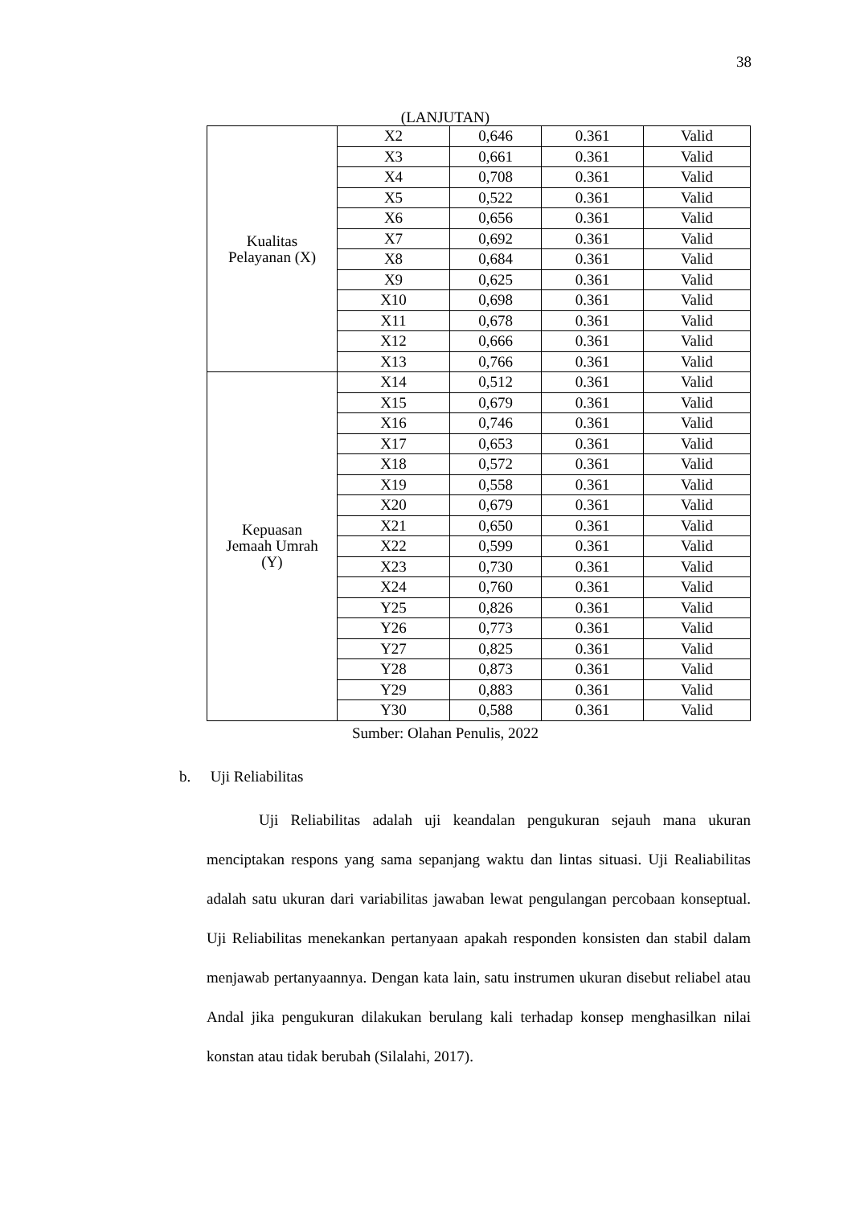38
(LANJUTAN)
| Kualitas Pelayanan (X) | X2 | 0,646 | 0.361 | Valid |
| | X3 | 0,661 | 0.361 | Valid |
| | X4 | 0,708 | 0.361 | Valid |
| | X5 | 0,522 | 0.361 | Valid |
| | X6 | 0,656 | 0.361 | Valid |
| | X7 | 0,692 | 0.361 | Valid |
| | X8 | 0,684 | 0.361 | Valid |
| | X9 | 0,625 | 0.361 | Valid |
| | X10 | 0,698 | 0.361 | Valid |
| | X11 | 0,678 | 0.361 | Valid |
| | X12 | 0,666 | 0.361 | Valid |
| | X13 | 0,766 | 0.361 | Valid |
| Kepuasan Jemaah Umrah (Y) | X14 | 0,512 | 0.361 | Valid |
| | X15 | 0,679 | 0.361 | Valid |
| | X16 | 0,746 | 0.361 | Valid |
| | X17 | 0,653 | 0.361 | Valid |
| | X18 | 0,572 | 0.361 | Valid |
| | X19 | 0,558 | 0.361 | Valid |
| | X20 | 0,679 | 0.361 | Valid |
| | X21 | 0,650 | 0.361 | Valid |
| | X22 | 0,599 | 0.361 | Valid |
| | X23 | 0,730 | 0.361 | Valid |
| | X24 | 0,760 | 0.361 | Valid |
| | Y25 | 0,826 | 0.361 | Valid |
| | Y26 | 0,773 | 0.361 | Valid |
| | Y27 | 0,825 | 0.361 | Valid |
| | Y28 | 0,873 | 0.361 | Valid |
| | Y29 | 0,883 | 0.361 | Valid |
| | Y30 | 0,588 | 0.361 | Valid |
Sumber: Olahan Penulis, 2022
b. Uji Reliabilitas
Uji Reliabilitas adalah uji keandalan pengukuran sejauh mana ukuran menciptakan respons yang sama sepanjang waktu dan lintas situasi. Uji Realiabilitas adalah satu ukuran dari variabilitas jawaban lewat pengulangan percobaan konseptual. Uji Reliabilitas menekankan pertanyaan apakah responden konsisten dan stabil dalam menjawab pertanyaannya. Dengan kata lain, satu instrumen ukuran disebut reliabel atau Andal jika pengukuran dilakukan berulang kali terhadap konsep menghasilkan nilai konstan atau tidak berubah (Silalahi, 2017).